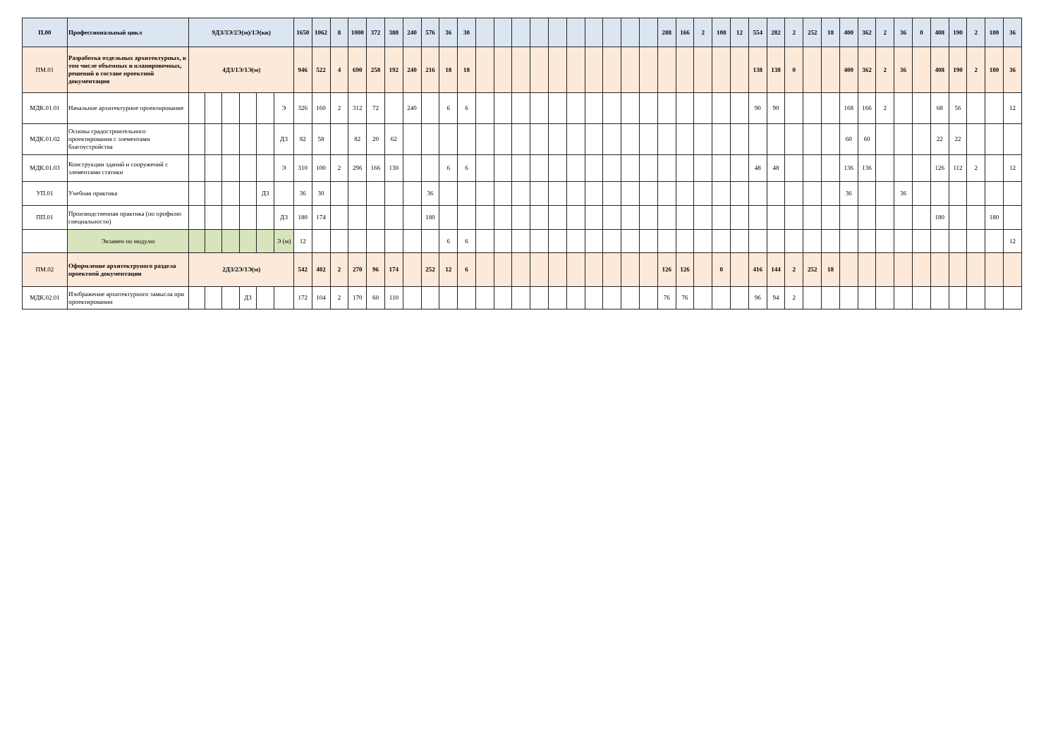| П.00 | Профессиональный цикл | 9ДЗ/3Э/2Э(м)/1Э(кв) | | | | | | 1650 | 1062 | 8 | 1000 | 372 | 388 | 240 | 576 | 36 | 30 | | | | | | | | | | | 288 | 166 | 2 | 108 | 12 | 554 | 282 | 2 | 252 | 18 | 400 | 362 | 2 | 36 | 0 | 408 | 190 | 2 | 180 | 36 |
| ПМ.01 | Разработка отдельных архитектурных, в том числе объемных и планировочных, решений в составе проектной документации | 4ДЗ/1Э/1Э(м) | | | | | | 946 | 522 | 4 | 690 | 258 | 192 | 240 | 216 | 18 | 18 | | | | | | | | | | | | | | | | 138 | 138 | 0 | | | 400 | 362 | 2 | 36 | | 408 | 190 | 2 | 180 | 36 |
| МДК.01.01 | Начальное архитектурное проектирование | | | | | | Э | 326 | 160 | 2 | 312 | 72 | | 240 | | 6 | 6 | | | | | | | | | | | | | | | | 90 | 90 | | | | 168 | 166 | 2 | | | 68 | 56 | | | 12 |
| МДК.01.02 | Основы градостроительного проектирования с элементами благоустройства | | | | | | ДЗ | 82 | 58 | | 82 | 20 | 62 | | | | | | | | | | | | | | | | | | | | | | | | | 60 | 60 | | | | 22 | 22 | | | |
| МДК.01.03 | Конструкции зданий и сооружений с элементами статики | | | | | | Э | 310 | 100 | 2 | 296 | 166 | 130 | | | 6 | 6 | | | | | | | | | | | | | | | | 48 | 48 | | | | 136 | 136 | | | | 126 | 112 | 2 | | 12 |
| УП.01 | Учебная практика | | | | | ДЗ | | 36 | 30 | | | | | | 36 | | | | | | | | | | | | | | | | | | | | | | | 36 | | | 36 | | | | | | |
| ПП.01 | Производственная практика (по профилю специальности) | | | | | | ДЗ | 180 | 174 | | | | | | 180 | | | | | | | | | | | | | | | | | | | | | | | | | | | | 180 | | | 180 | |
| | Экзамен по модулю | | | | | | Э (м) | 12 | | | | | | | | 6 | 6 | | | | | | | | | | | | | | | | | | | | | | | | | | | | | | 12 |
| ПМ.02 | Оформление архитектруного раздела проектной документации | 2ДЗ/2Э/1Э(м) | | | | | | 542 | 402 | 2 | 270 | 96 | 174 | | 252 | 12 | 6 | | | | | | | | | | | 126 | 126 | | 0 | | 416 | 144 | 2 | 252 | 18 | | | | | | | | | | |
| МДК.02.01 | Изображение архитектурного замысла при проектировании | | | | ДЗ | | | 172 | 104 | 2 | 170 | 60 | 110 | | | | | | | | | | | | | | | 76 | 76 | | | | 96 | 94 | 2 | | | | | | | | | | | | |